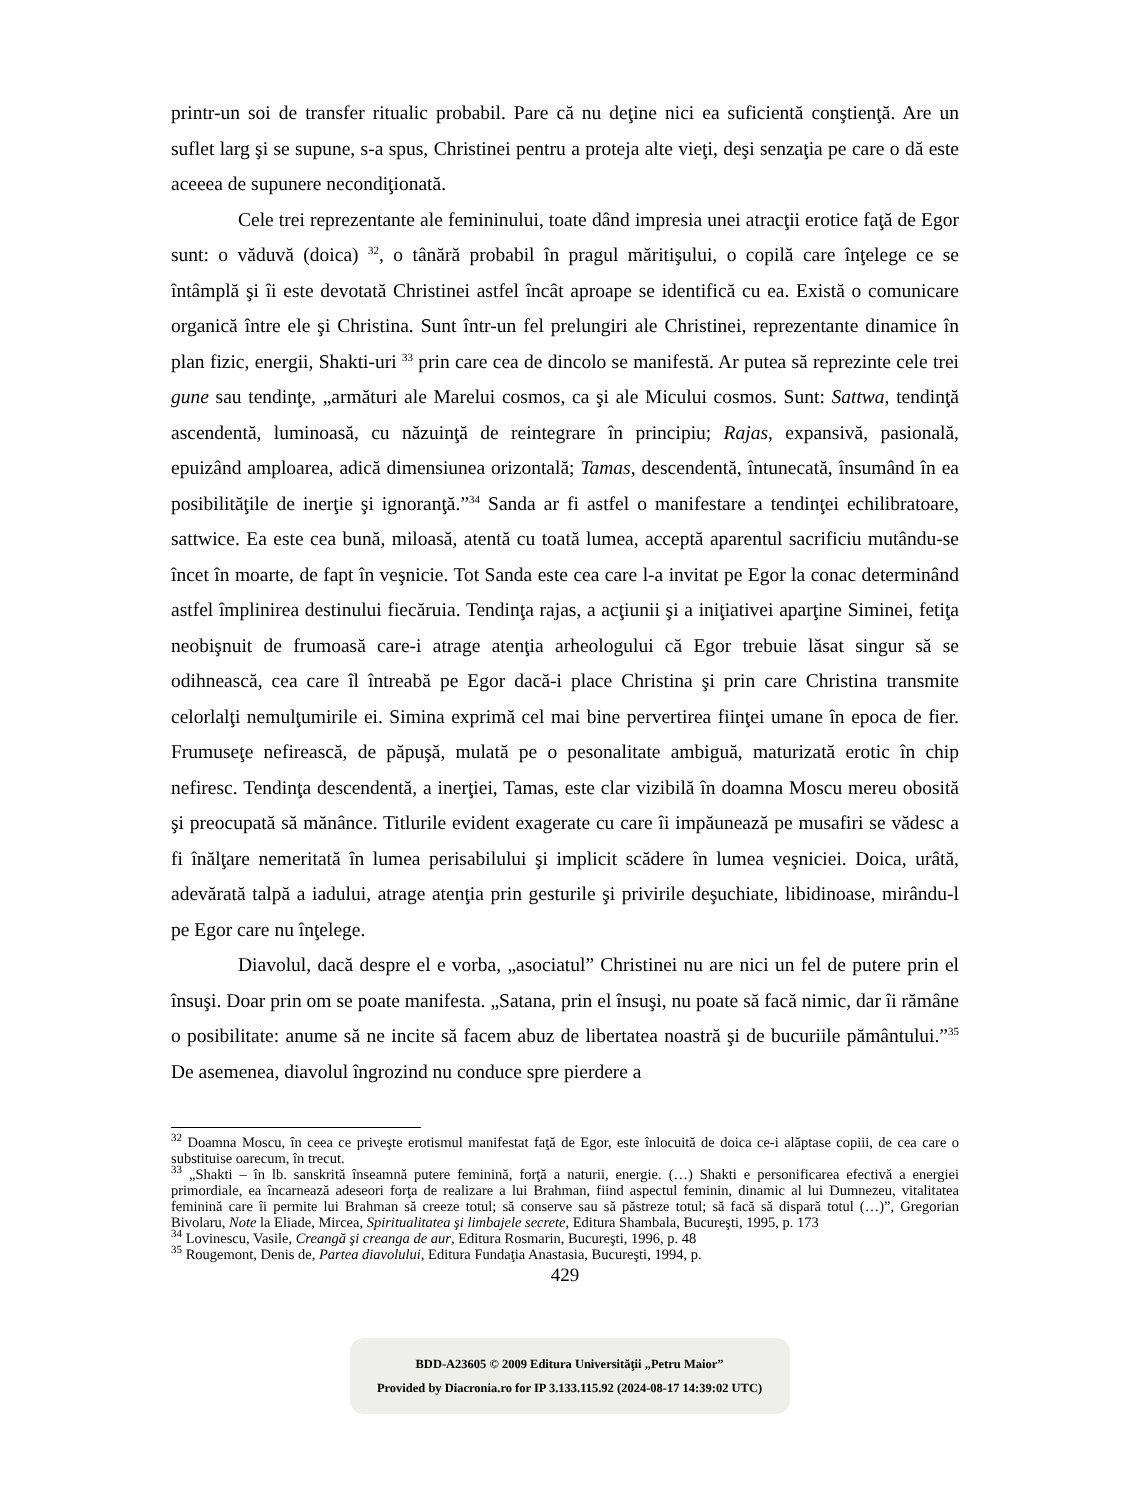printr-un soi de transfer ritualic probabil. Pare că nu deţine nici ea suficientă conştienţă. Are un suflet larg şi se supune, s-a spus, Christinei pentru a proteja alte vieţi, deşi senzaţia pe care o dă este aceeea de supunere necondiţionată.
Cele trei reprezentante ale femininului, toate dând impresia unei atracţii erotice faţă de Egor sunt: o văduvă (doica) <sup>32</sup>, o tânără probabil în pragul măritişului, o copilă care înţelege ce se întâmplă şi îi este devotată Christinei astfel încât aproape se identifică cu ea. Există o comunicare organică între ele şi Christina. Sunt într-un fel prelungiri ale Christinei, reprezentante dinamice în plan fizic, energii, Shakti-uri <sup>33</sup> prin care cea de dincolo se manifestă. Ar putea să reprezinte cele trei gune sau tendinţe, „armături ale Marelui cosmos, ca şi ale Micului cosmos. Sunt: Sattwa, tendinţă ascendentă, luminoasă, cu năzuinţă de reintegrare în principiu; Rajas, expansivă, pasională, epuizând amploarea, adică dimensiunea orizontală; Tamas, descendentă, întunecată, însumând în ea posibilităţile de inerţie şi ignoranţă.”<sup>34</sup> Sanda ar fi astfel o manifestare a tendinţei echilibratoare, sattwice. Ea este cea bună, miloasă, atentă cu toată lumea, acceptă aparentul sacrificiu mutându-se încet în moarte, de fapt în veşnicie. Tot Sanda este cea care l-a invitat pe Egor la conac determinând astfel împlinirea destinului fiecăruia. Tendinţa rajas, a acţiunii şi a iniţiativei aparţine Siminei, fetiţa neobişnuit de frumoasă care-i atrage atenţia arheologului că Egor trebuie lăsat singur să se odihnească, cea care îl întreabă pe Egor dacă-i place Christina şi prin care Christina transmite celorlalţi nemulţumirile ei. Simina exprimă cel mai bine pervertirea fiinţei umane în epoca de fier. Frumuseţe nefirească, de păpuşă, mulată pe o pesonalitate ambiguă, maturizată erotic în chip nefiresc. Tendinţa descendentă, a inerţiei, Tamas, este clar vizibilă în doamna Moscu mereu obosită şi preocupată să mănânce. Titlurile evident exagerate cu care îi impăunează pe musafiri se vădesc a fi înălţare nemeritată în lumea perisabilului şi implicit scădere în lumea veşniciei. Doica, urâtă, adevărată talpă a iadului, atrage atenţia prin gesturile şi privirile deşuchiate, libidinoase, mirându-l pe Egor care nu înţelege.
Diavolul, dacă despre el e vorba, „asociatul” Christinei nu are nici un fel de putere prin el însuşi. Doar prin om se poate manifesta. „Satana, prin el însuşi, nu poate să facă nimic, dar îi rămâne o posibilitate: anume să ne incite să facem abuz de libertatea noastră şi de bucuriile pământului.”<sup>35</sup> De asemenea, diavolul îngrozind nu conduce spre pierdere a
<sup>32</sup> Doamna Moscu, în ceea ce priveşte erotismul manifestat faţă de Egor, este înlocuită de doica ce-i alăptase copiii, de cea care o substituise oarecum, în trecut.
<sup>33</sup> „Shakti – în lb. sanskrită înseamnă putere feminină, forţă a naturii, energie. (…) Shakti e personificarea efectivă a energiei primordiale, ea încarnează adeseori forţa de realizare a lui Brahman, fiind aspectul feminin, dinamic al lui Dumnezeu, vitalitatea feminină care îi permite lui Brahman să creeze totul; să conserve sau să păstreze totul; să facă să dispară totul (…)”, Gregorian Bivolaru, Note la Eliade, Mircea, Spiritualitatea şi limbajele secrete, Editura Shambala, Bucureşti, 1995, p. 173
<sup>34</sup> Lovinescu, Vasile, Creangă şi creanga de aur, Editura Rosmarin, Bucureşti, 1996, p. 48
<sup>35</sup> Rougemont, Denis de, Partea diavolului, Editura Fundaţia Anastasia, Bucureşti, 1994, p.
429
BDD-A23605 © 2009 Editura Universităţii „Petru Maior”
Provided by Diacronia.ro for IP 3.133.115.92 (2024-08-17 14:39:02 UTC)